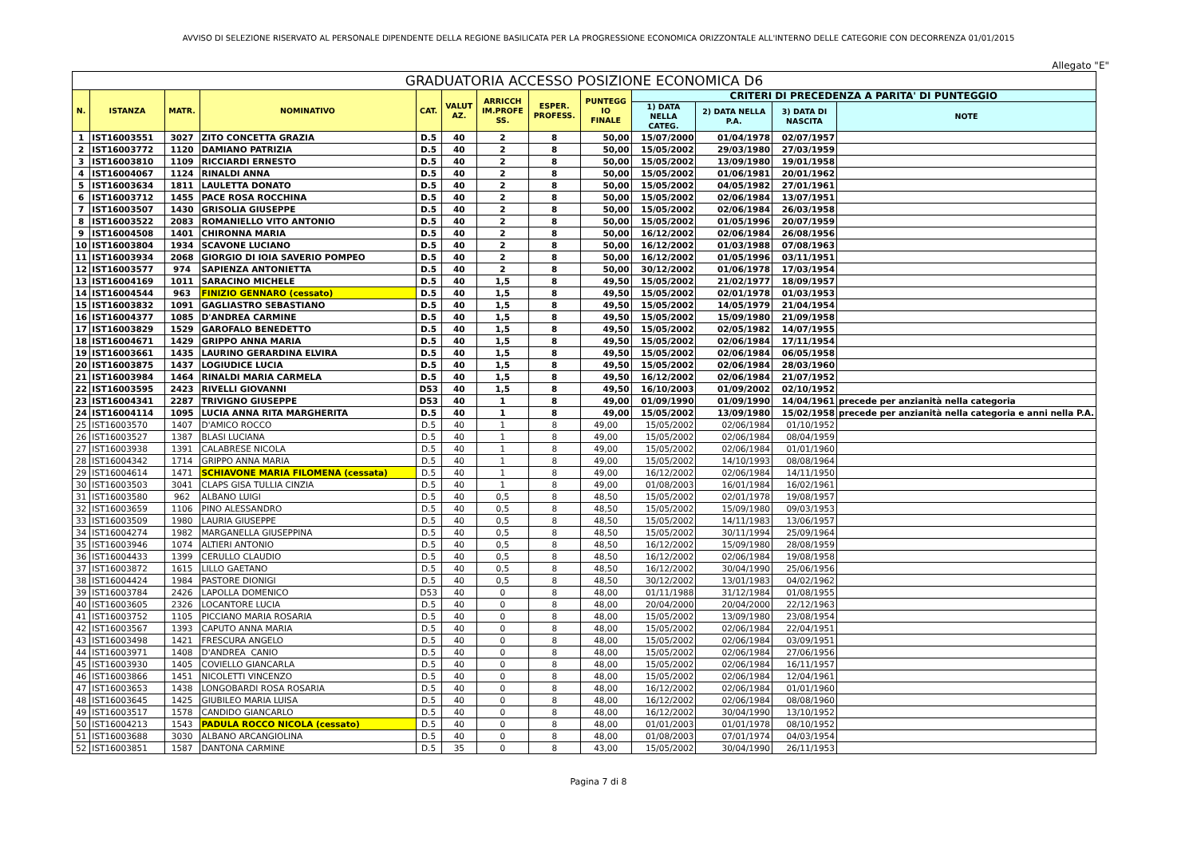AVVISO DI SELEZIONE RISERVATO AL PERSONALE DIPENDENTE DELLA REGIONE BASILICATA PER LA PROGRESSIONE ECONOMICA ORIZZONTALE ALL'INTERNO DELLE CATEGORIE CON DECORRENZA 01/01/2015
Allegato "E"
| GRADUATORIA ACCESSO POSIZIONE ECONOMICA D6 | | | | | | | | | | | | |
| --- | --- | --- | --- | --- | --- | --- | --- | --- | --- | --- | --- | --- |
| N. | ISTANZA | MATR. | NOMINATIVO | CAT. | VALUT AZ. | ARRICCH IM.PROFE SS. | ESPER. PROFESS. | PUNTEGG IO FINALE | CRITERI DI PRECEDENZA A PARITA' DI PUNTEGGIO | | | |
| | | | | | | | | | 1) DATA NELLA CATEG. | 2) DATA NELLA P.A. | 3) DATA DI NASCITA | NOTE |
| 1 | IST16003551 | 3027 | ZITO CONCETTA GRAZIA | D.5 | 40 | 2 | 8 | 50,00 | 15/07/2000 | 01/04/1978 | 02/07/1957 | |
| 2 | IST16003772 | 1120 | DAMIANO PATRIZIA | D.5 | 40 | 2 | 8 | 50,00 | 15/05/2002 | 29/03/1980 | 27/03/1959 | |
| 3 | IST16003810 | 1109 | RICCIARDI ERNESTO | D.5 | 40 | 2 | 8 | 50,00 | 15/05/2002 | 13/09/1980 | 19/01/1958 | |
| 4 | IST16004067 | 1124 | RINALDI ANNA | D.5 | 40 | 2 | 8 | 50,00 | 15/05/2002 | 01/06/1981 | 20/01/1962 | |
| 5 | IST16003634 | 1811 | LAULETTA DONATO | D.5 | 40 | 2 | 8 | 50,00 | 15/05/2002 | 04/05/1982 | 27/01/1961 | |
| 6 | IST16003712 | 1455 | PACE ROSA ROCCHINA | D.5 | 40 | 2 | 8 | 50,00 | 15/05/2002 | 02/06/1984 | 13/07/1951 | |
| 7 | IST16003507 | 1430 | GRISOLIA GIUSEPPE | D.5 | 40 | 2 | 8 | 50,00 | 15/05/2002 | 02/06/1984 | 26/03/1958 | |
| 8 | IST16003522 | 2083 | ROMANIELLO VITO ANTONIO | D.5 | 40 | 2 | 8 | 50,00 | 15/05/2002 | 01/05/1996 | 20/07/1959 | |
| 9 | IST16004508 | 1401 | CHIRONNA MARIA | D.5 | 40 | 2 | 8 | 50,00 | 16/12/2002 | 02/06/1984 | 26/08/1956 | |
| 10 | IST16003804 | 1934 | SCAVONE LUCIANO | D.5 | 40 | 2 | 8 | 50,00 | 16/12/2002 | 01/03/1988 | 07/08/1963 | |
| 11 | IST16003934 | 2068 | GIORGIO DI IOIA SAVERIO POMPEO | D.5 | 40 | 2 | 8 | 50,00 | 16/12/2002 | 01/05/1996 | 03/11/1951 | |
| 12 | IST16003577 | 974 | SAPIENZA ANTONIETTA | D.5 | 40 | 2 | 8 | 50,00 | 30/12/2002 | 01/06/1978 | 17/03/1954 | |
| 13 | IST16004169 | 1011 | SARACINO MICHELE | D.5 | 40 | 1,5 | 8 | 49,50 | 15/05/2002 | 21/02/1977 | 18/09/1957 | |
| 14 | IST16004544 | 963 | FINIZIO GENNARO (cessato) | D.5 | 40 | 1,5 | 8 | 49,50 | 15/05/2002 | 02/01/1978 | 01/03/1953 | |
| 15 | IST16003832 | 1091 | GAGLIASTRO SEBASTIANO | D.5 | 40 | 1,5 | 8 | 49,50 | 15/05/2002 | 14/05/1979 | 21/04/1954 | |
| 16 | IST16004377 | 1085 | D'ANDREA CARMINE | D.5 | 40 | 1,5 | 8 | 49,50 | 15/05/2002 | 15/09/1980 | 21/09/1958 | |
| 17 | IST16003829 | 1529 | GAROFALO BENEDETTO | D.5 | 40 | 1,5 | 8 | 49,50 | 15/05/2002 | 02/05/1982 | 14/07/1955 | |
| 18 | IST16004671 | 1429 | GRIPPO ANNA MARIA | D.5 | 40 | 1,5 | 8 | 49,50 | 15/05/2002 | 02/06/1984 | 17/11/1954 | |
| 19 | IST16003661 | 1435 | LAURINO GERARDINA ELVIRA | D.5 | 40 | 1,5 | 8 | 49,50 | 15/05/2002 | 02/06/1984 | 06/05/1958 | |
| 20 | IST16003875 | 1437 | LOGIUDICE LUCIA | D.5 | 40 | 1,5 | 8 | 49,50 | 15/05/2002 | 02/06/1984 | 28/03/1960 | |
| 21 | IST16003984 | 1464 | RINALDI MARIA CARMELA | D.5 | 40 | 1,5 | 8 | 49,50 | 16/12/2002 | 02/06/1984 | 21/07/1952 | |
| 22 | IST16003595 | 2423 | RIVELLI GIOVANNI | D53 | 40 | 1,5 | 8 | 49,50 | 16/10/2003 | 01/09/2002 | 02/10/1952 | |
| 23 | IST16004341 | 2287 | TRIVIGNO GIUSEPPE | D53 | 40 | 1 | 8 | 49,00 | 01/09/1990 | 01/09/1990 | 14/04/1961 | precede per anzianità nella categoria |
| 24 | IST16004114 | 1095 | LUCIA ANNA RITA MARGHERITA | D.5 | 40 | 1 | 8 | 49,00 | 15/05/2002 | 13/09/1980 | 15/02/1958 | precede per anzianità nella categoria e anni nella P.A. |
| 25 | IST16003570 | 1407 | D'AMICO ROCCO | D.5 | 40 | 1 | 8 | 49,00 | 15/05/2002 | 02/06/1984 | 01/10/1952 | |
| 26 | IST16003527 | 1387 | BLASI LUCIANA | D.5 | 40 | 1 | 8 | 49,00 | 15/05/2002 | 02/06/1984 | 08/04/1959 | |
| 27 | IST16003938 | 1391 | CALABRESE NICOLA | D.5 | 40 | 1 | 8 | 49,00 | 15/05/2002 | 02/06/1984 | 01/01/1960 | |
| 28 | IST16004342 | 1714 | GRIPPO ANNA MARIA | D.5 | 40 | 1 | 8 | 49,00 | 15/05/2002 | 14/10/1993 | 08/08/1964 | |
| 29 | IST16004614 | 1471 | SCHIAVONE MARIA FILOMENA (cessata) | D.5 | 40 | 1 | 8 | 49,00 | 16/12/2002 | 02/06/1984 | 14/11/1950 | |
| 30 | IST16003503 | 3041 | CLAPS GISA TULLIA CINZIA | D.5 | 40 | 1 | 8 | 49,00 | 01/08/2003 | 16/01/1984 | 16/02/1961 | |
| 31 | IST16003580 | 962 | ALBANO LUIGI | D.5 | 40 | 0,5 | 8 | 48,50 | 15/05/2002 | 02/01/1978 | 19/08/1957 | |
| 32 | IST16003659 | 1106 | PINO ALESSANDRO | D.5 | 40 | 0,5 | 8 | 48,50 | 15/05/2002 | 15/09/1980 | 09/03/1953 | |
| 33 | IST16003509 | 1980 | LAURIA GIUSEPPE | D.5 | 40 | 0,5 | 8 | 48,50 | 15/05/2002 | 14/11/1983 | 13/06/1957 | |
| 34 | IST16004274 | 1982 | MARGANELLA GIUSEPPINA | D.5 | 40 | 0,5 | 8 | 48,50 | 15/05/2002 | 30/11/1994 | 25/09/1964 | |
| 35 | IST16003946 | 1074 | ALTIERI ANTONIO | D.5 | 40 | 0,5 | 8 | 48,50 | 16/12/2002 | 15/09/1980 | 28/08/1959 | |
| 36 | IST16004433 | 1399 | CERULLO CLAUDIO | D.5 | 40 | 0,5 | 8 | 48,50 | 16/12/2002 | 02/06/1984 | 19/08/1958 | |
| 37 | IST16003872 | 1615 | LILLO GAETANO | D.5 | 40 | 0,5 | 8 | 48,50 | 16/12/2002 | 30/04/1990 | 25/06/1956 | |
| 38 | IST16004424 | 1984 | PASTORE DIONIGI | D.5 | 40 | 0,5 | 8 | 48,50 | 30/12/2002 | 13/01/1983 | 04/02/1962 | |
| 39 | IST16003784 | 2426 | LAPOLLA DOMENICO | D53 | 40 | 0 | 8 | 48,00 | 01/11/1988 | 31/12/1984 | 01/08/1955 | |
| 40 | IST16003605 | 2326 | LOCANTORE LUCIA | D.5 | 40 | 0 | 8 | 48,00 | 20/04/2000 | 20/04/2000 | 22/12/1963 | |
| 41 | IST16003752 | 1105 | PICCIANO MARIA ROSARIA | D.5 | 40 | 0 | 8 | 48,00 | 15/05/2002 | 13/09/1980 | 23/08/1954 | |
| 42 | IST16003567 | 1393 | CAPUTO ANNA MARIA | D.5 | 40 | 0 | 8 | 48,00 | 15/05/2002 | 02/06/1984 | 22/04/1951 | |
| 43 | IST16003498 | 1421 | FRESCURA ANGELO | D.5 | 40 | 0 | 8 | 48,00 | 15/05/2002 | 02/06/1984 | 03/09/1951 | |
| 44 | IST16003971 | 1408 | D'ANDREA CANIO | D.5 | 40 | 0 | 8 | 48,00 | 15/05/2002 | 02/06/1984 | 27/06/1956 | |
| 45 | IST16003930 | 1405 | COVIELLO GIANCARLA | D.5 | 40 | 0 | 8 | 48,00 | 15/05/2002 | 02/06/1984 | 16/11/1957 | |
| 46 | IST16003866 | 1451 | NICOLETTI VINCENZO | D.5 | 40 | 0 | 8 | 48,00 | 15/05/2002 | 02/06/1984 | 12/04/1961 | |
| 47 | IST16003653 | 1438 | LONGOBARDI ROSA ROSARIA | D.5 | 40 | 0 | 8 | 48,00 | 16/12/2002 | 02/06/1984 | 01/01/1960 | |
| 48 | IST16003645 | 1425 | GIUBILEO MARIA LUISA | D.5 | 40 | 0 | 8 | 48,00 | 16/12/2002 | 02/06/1984 | 08/08/1960 | |
| 49 | IST16003517 | 1578 | CANDIDO GIANCARLO | D.5 | 40 | 0 | 8 | 48,00 | 16/12/2002 | 30/04/1990 | 13/10/1952 | |
| 50 | IST16004213 | 1543 | PADULA ROCCO NICOLA (cessato) | D.5 | 40 | 0 | 8 | 48,00 | 01/01/2003 | 01/01/1978 | 08/10/1952 | |
| 51 | IST16003688 | 3030 | ALBANO ARCANGIOLINA | D.5 | 40 | 0 | 8 | 48,00 | 01/08/2003 | 07/01/1974 | 04/03/1954 | |
| 52 | IST16003851 | 1587 | DANTONA CARMINE | D.5 | 35 | 0 | 8 | 43,00 | 15/05/2002 | 30/04/1990 | 26/11/1953 | |
Pagina 7 di 8